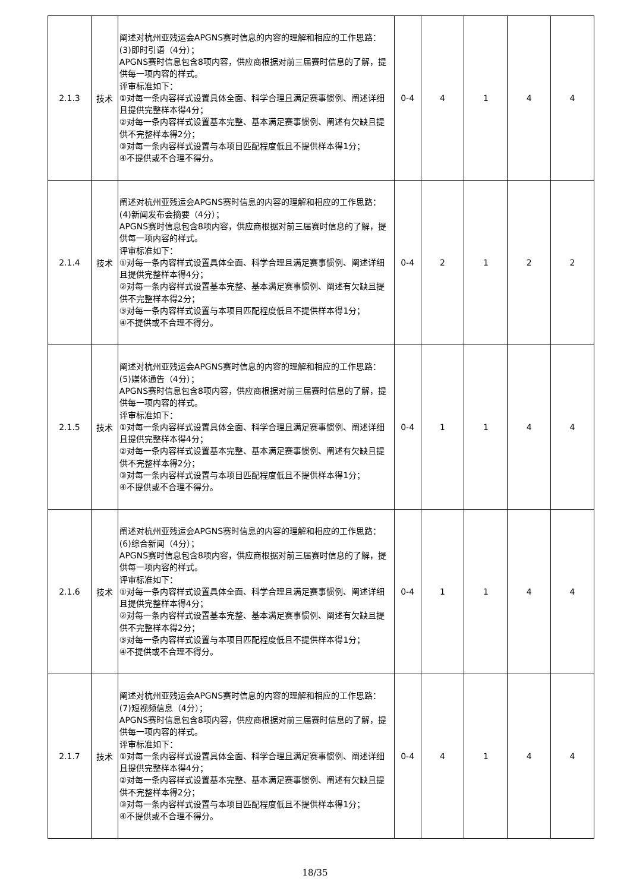| 2.1.3 | 技术 | 阐述对杭州亚残运会APGNS赛时信息的内容的理解和相应的工作思路： (3)即时引语（4分）； APGNS赛时信息包含8项内容，供应商根据对前三届赛时信息的了解，提供每一项内容的样式。 评审标准如下： ①对每一条内容样式设置具体全面、科学合理且满足赛事惯例、阐述详细且提供完整样本得4分； ②对每一条内容样式设置基本完整、基本满足赛事惯例、阐述有欠缺且提供不完整样本得2分； ③对每一条内容样式设置与本项目匹配程度低且不提供样本得1分； ④不提供或不合理不得分。 | 0-4 | 4 | 1 | 4 | 4 |
| 2.1.4 | 技术 | 阐述对杭州亚残运会APGNS赛时信息的内容的理解和相应的工作思路： (4)新闻发布会摘要（4分）； APGNS赛时信息包含8项内容，供应商根据对前三届赛时信息的了解，提供每一项内容的样式。 评审标准如下： ①对每一条内容样式设置具体全面、科学合理且满足赛事惯例、阐述详细且提供完整样本得4分； ②对每一条内容样式设置基本完整、基本满足赛事惯例、阐述有欠缺且提供不完整样本得2分； ③对每一条内容样式设置与本项目匹配程度低且不提供样本得1分； ④不提供或不合理不得分。 | 0-4 | 2 | 1 | 2 | 2 |
| 2.1.5 | 技术 | 阐述对杭州亚残运会APGNS赛时信息的内容的理解和相应的工作思路： (5)媒体通告（4分）； APGNS赛时信息包含8项内容，供应商根据对前三届赛时信息的了解，提供每一项内容的样式。 评审标准如下： ①对每一条内容样式设置具体全面、科学合理且满足赛事惯例、阐述详细且提供完整样本得4分； ②对每一条内容样式设置基本完整、基本满足赛事惯例、阐述有欠缺且提供不完整样本得2分； ③对每一条内容样式设置与本项目匹配程度低且不提供样本得1分； ④不提供或不合理不得分。 | 0-4 | 1 | 1 | 4 | 4 |
| 2.1.6 | 技术 | 阐述对杭州亚残运会APGNS赛时信息的内容的理解和相应的工作思路： (6)综合新闻（4分）； APGNS赛时信息包含8项内容，供应商根据对前三届赛时信息的了解，提供每一项内容的样式。 评审标准如下： ①对每一条内容样式设置具体全面、科学合理且满足赛事惯例、阐述详细且提供完整样本得4分； ②对每一条内容样式设置基本完整、基本满足赛事惯例、阐述有欠缺且提供不完整样本得2分； ③对每一条内容样式设置与本项目匹配程度低且不提供样本得1分； ④不提供或不合理不得分。 | 0-4 | 1 | 1 | 4 | 4 |
| 2.1.7 | 技术 | 阐述对杭州亚残运会APGNS赛时信息的内容的理解和相应的工作思路： (7)短视频信息（4分）； APGNS赛时信息包含8项内容，供应商根据对前三届赛时信息的了解，提供每一项内容的样式。 评审标准如下： ①对每一条内容样式设置具体全面、科学合理且满足赛事惯例、阐述详细且提供完整样本得4分； ②对每一条内容样式设置基本完整、基本满足赛事惯例、阐述有欠缺且提供不完整样本得2分； ③对每一条内容样式设置与本项目匹配程度低且不提供样本得1分； ④不提供或不合理不得分。 | 0-4 | 4 | 1 | 4 | 4 |
18/35